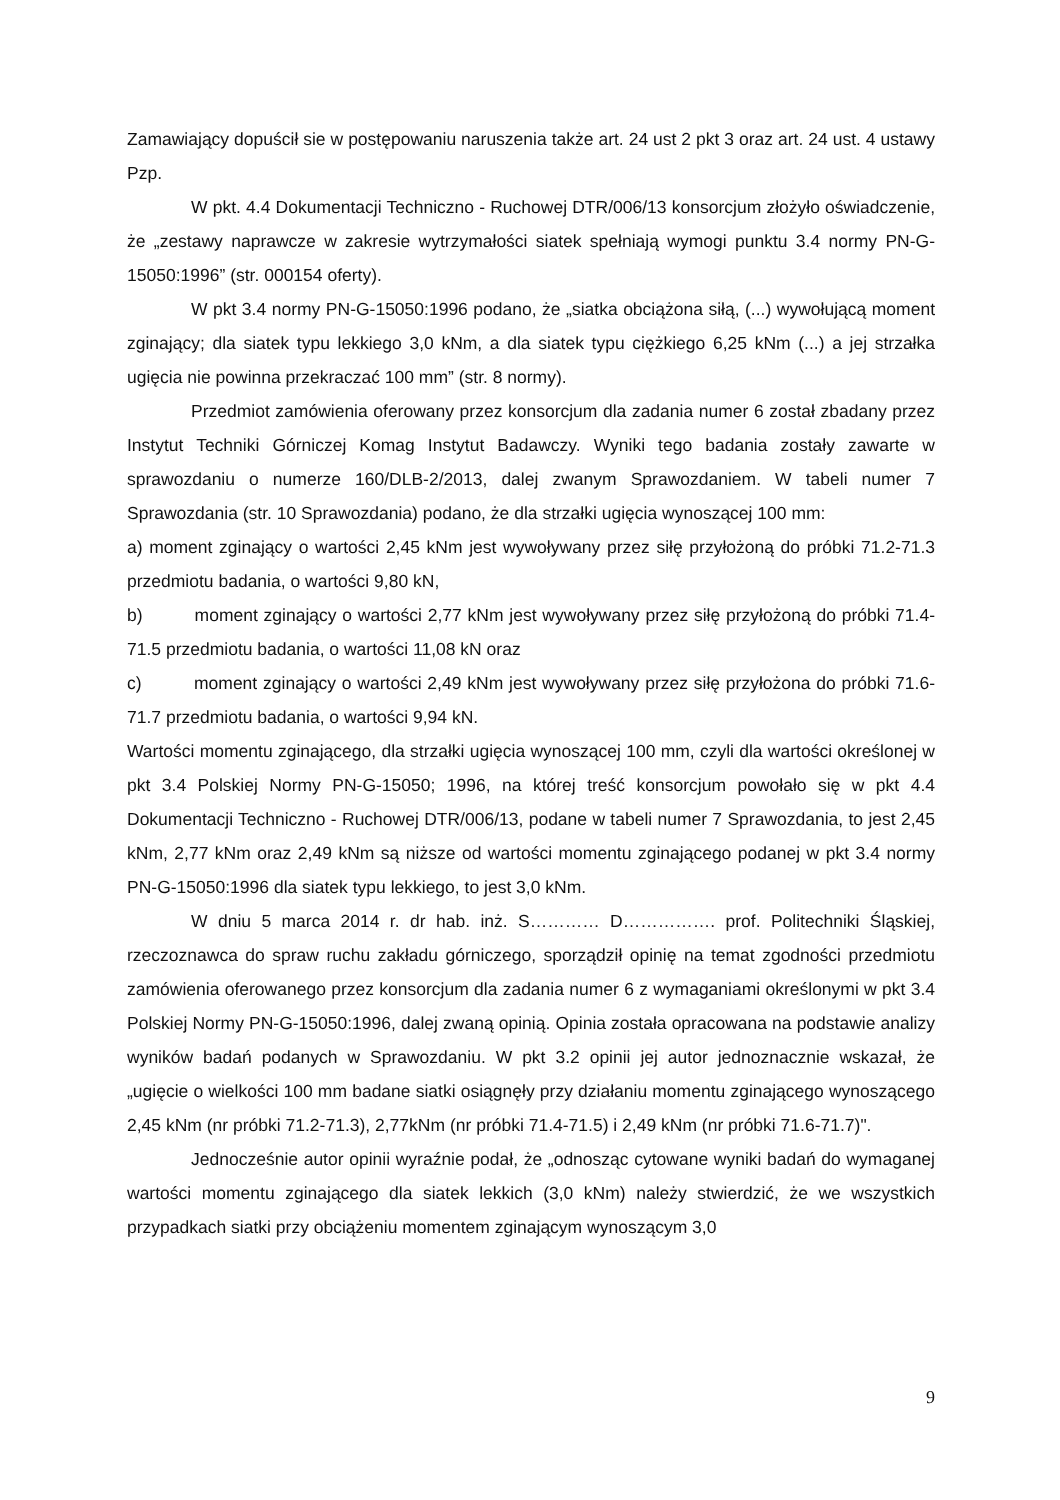Zamawiający dopuścił sie w postępowaniu naruszenia także art. 24 ust 2 pkt 3 oraz art. 24 ust. 4 ustawy Pzp.
W pkt. 4.4 Dokumentacji Techniczno - Ruchowej DTR/006/13 konsorcjum złożyło oświadczenie, że „zestawy naprawcze w zakresie wytrzymałości siatek spełniają wymogi punktu 3.4 normy PN-G-15050:1996” (str. 000154 oferty).
W pkt 3.4 normy PN-G-15050:1996 podano, że „siatka obciążona siłą, (...) wywołującą moment zginający; dla siatek typu lekkiego 3,0 kNm, a dla siatek typu ciężkiego 6,25 kNm (...) a jej strzałka ugięcia nie powinna przekraczać 100 mm” (str. 8 normy).
Przedmiot zamówienia oferowany przez konsorcjum dla zadania numer 6 został zbadany przez Instytut Techniki Górniczej Komag Instytut Badawczy. Wyniki tego badania zostały zawarte w sprawozdaniu o numerze 160/DLB-2/2013, dalej zwanym Sprawozdaniem. W tabeli numer 7 Sprawozdania (str. 10 Sprawozdania) podano, że dla strzałki ugięcia wynoszącej 100 mm:
a) moment zginający o wartości 2,45 kNm jest wywoływany przez siłę przyłożoną do próbki 71.2-71.3 przedmiotu badania, o wartości 9,80 kN,
b) moment zginający o wartości 2,77 kNm jest wywoływany przez siłę przyłożoną do próbki 71.4-71.5 przedmiotu badania, o wartości 11,08 kN oraz
c) moment zginający o wartości 2,49 kNm jest wywoływany przez siłę przyłożona do próbki 71.6-71.7 przedmiotu badania, o wartości 9,94 kN.
Wartości momentu zginającego, dla strzałki ugięcia wynoszącej 100 mm, czyli dla wartości określonej w pkt 3.4 Polskiej Normy PN-G-15050; 1996, na której treść konsorcjum powołało się w pkt 4.4 Dokumentacji Techniczno - Ruchowej DTR/006/13, podane w tabeli numer 7 Sprawozdania, to jest 2,45 kNm, 2,77 kNm oraz 2,49 kNm są niższe od wartości momentu zginającego podanej w pkt 3.4 normy PN-G-15050:1996 dla siatek typu lekkiego, to jest 3,0 kNm.
W dniu 5 marca 2014 r. dr hab. inż. S………… D……………. prof. Politechniki Śląskiej, rzeczoznawca do spraw ruchu zakładu górniczego, sporządził opinię na temat zgodności przedmiotu zamówienia oferowanego przez konsorcjum dla zadania numer 6 z wymaganiami określonymi w pkt 3.4 Polskiej Normy PN-G-15050:1996, dalej zwaną opinią. Opinia została opracowana na podstawie analizy wyników badań podanych w Sprawozdaniu. W pkt 3.2 opinii jej autor jednoznacznie wskazał, że „ugięcie o wielkości 100 mm badane siatki osiągnęły przy działaniu momentu zginającego wynoszącego 2,45 kNm (nr próbki 71.2-71.3), 2,77kNm (nr próbki 71.4-71.5) i 2,49 kNm (nr próbki 71.6-71.7)".
Jednocześnie autor opinii wyraźnie podał, że „odnosząc cytowane wyniki badań do wymaganej wartości momentu zginającego dla siatek lekkich (3,0 kNm) należy stwierdzić, że we wszystkich przypadkach siatki przy obciążeniu momentem zginającym wynoszącym 3,0
9